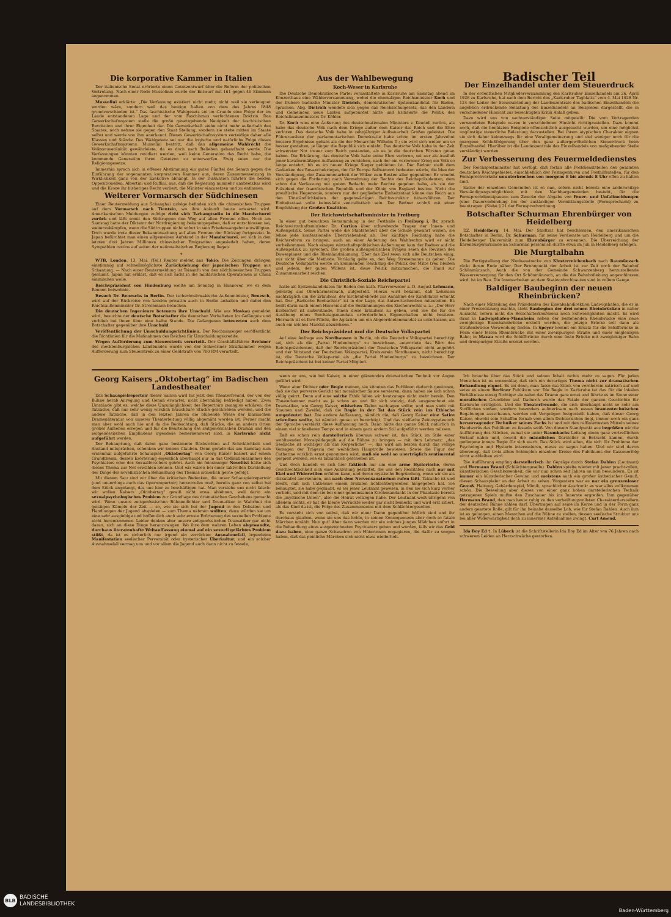Die korporative Kammer in Italien
Der italienische Senat erörterte einen Gesetzentwurf über die Reform der politischen Vertretung. Nach einer Rede Mussolinis wurde der Entwurf mit 161 gegen 45 Stimmen angenommen.
Mussolini erklärte: „Die Verfassung existiert nicht mehr, nicht weil sie verleugnet worden wäre, sondern weil das heutige Italien von dem des Jahres 1848 grundverschieden ist.“ Das faschistische Wahlgesetz sei im Grunde eine Folge der im Lande entstandenen Lage und der vom Faschismus verfochtenen Doktrin. Das Gewerkschaftssystem stelle die große gesetzgebende Neuigkeit der faschistischen Revolution und ihrer Eigenheit dar. Die Gewerkschaft stehe nicht mehr außerhalb des Staates, noch nehme sie gegen den Staat Stellung, sondern sie stehe mitten im Staate selbst und werde von ihm anerkannt. Dieses Gewerkschaftssystem verteidige daher alle Klassen und Stände. Das Wahlgesetz sei nur die logische und natürliche Folge dieses Gewerkschaftssystems. Mussolini bestritt, daß das allgemeine Wahlrecht die Volkssouveränität gewährleiste, da es doch nach Belieben gehandhabt werde. Die Verfassungen könnten revidiert werden, weil keine Generation das Recht habe, die kommende Generation ihren Gesetzen zu unterwerfen. Ewig seien nur die Religionsgesetze.
Immerhin sprach sich in offener Abstimmung ein gutes Fünftel des Senats gegen die Einführung der sogenannten korporativen Kammer aus, deren Zusammensetzung in Wirklichkeit ganz von der Exekutive abhängt. In der Diskussion führten die beiden Oppositionellen, Albertini und Ruffini, aus, daß die Regierung nunmehr unabsetzbar wird und die Krone ihr bisheriges Recht verliert, die Minister einzusetzen und zu entlassen.
Weiterer Vormarsch der Südchinesen
Einer Reutermeldung aus Schanghai zufolge befinden sich die chinesischen Truppen auf dem Vormarsch nach Tientsin, wo ihre Ankunft heute erwartet wird. Amerikanischen Meldungen zufolge zieht sich Tschangtsolin in die Mandschurei zurück und läßt somit den Südtruppen den Weg auf allen Fronten offen. Noch am Samstag hatte der Diktator der Nordregierung bekanntgegeben, daß er entschlossen sei, weiterzukämpfen, wenn die Südtruppen nicht sofort in sein Friedensangebot einwilligten. Doch wurde trotz dieser Bekanntmachung auf allen Fronten der Rückzug fortgesetzt. In Japan befürchtet man einen allgemeinen Aufstand in der Mandschurei, wo sich in den letzten drei Jahren Millionen chinesischer Emigranten angesiedelt haben, deren Sympathien restlos auf seiten der nationalistischen Regierung liegen.
*
WTB. London, 13. Mai. (Tel.) Reuter meldet aus Tokio: Die Zeitungen drängen einstimmig auf schnellmöglichste Zurückziehung der japanischen Truppen aus Schantung. — Nach einer Reutermeldung ist Tsinanfu von den südchinesischen Truppen geräumt. Japan hat erklärt, daß es sich nicht in die militärischen Operationen in China einmischen wolle.
Reichspräsident von Hindenburg weilte am Sonntag in Hannover, wo er dem Rennen beiwohnte.
Besuch Dr. Beneschs in Berlin. Der tschechoslowakische Außenminister, Benesch, wird auf der Rückreise von London privatim auch in Berlin anhalten und dabei den Reichsaußenminister Dr. Stresemann besuchen.
Die deutschen Ingenieure beteuern ihre Unschuld. Wie aus Moskau gemeldet wird, besuchte der deutsche Botschafter die deutschen Verhafteten im Gefängnis und verblieb bei ihnen über eine halbe Stunde. Die Gefangenen beteuerten auch dem Botschafter gegenüber ihre Unschuld.
Veröffentlichung der Umschuldungsrichtlinien. Der Reichsanzeiger veröffentlicht die Richtlinien für die Maßnahmen des Reiches für Umschuldungskredite.
Wegen Aufforderung zum Steuerstreik verurteilt. Der Geschäftsführer Brehmer des mecklenburgischen Landbundes wurde von der Schweriner Strafkammer wegen Aufforderung zum Steuerstreik zu einer Geldstrafe von 700 RM verurteilt.
Aus der Wahlbewegung
Koch-Weser in Karlsruhe
Die Deutsche Demokratische Partei veranstaltete in Karlsruhe am Samstag abend im Konzerthaus eine Wählerversammlung, wobei die ehemaligen Reichsminister Koch und der frühere badische Minister Dietrich, demokratischer Spitzenkandidat für Baden, sprachen. Abg. Dietrich wendete sich gegen das Reichsschulgesetz, das den Ländern und Gemeinden neue Lasten aufgebürdet hätte und kritisierte die Politik des Reichsfinanzministers Dr. Köhler.
Dr. Koch wies eine Äußerung des deutschnationalen Ministers v. Keudell zurück, als habe das deutsche Volk nach dem Kriege außer dem Kaiser das Reich und die Ehre verloren. Das deutsche Volk habe in zehnjähriger Aufbauarbeit Großes geleistet. Die Führerauslese der parlamentarischen Demokratie habe schon im ersten Jahrzehnt bessere Ergebnisse gehabt als die der Monarchie Wilhelm II.; sie wird sich weiter um so besser gestalten, je länger die Republik sich einlebt. Das deutsche Volk habe in der Zeit schwerster Not treuer zum Reich gestanden, als es je die deutschen Fürsten getan haben. Die Erklärung, das deutsche Volk habe seine Ehre verloren, sei nur als Ausfluß jener kavaliermäßigen Auffassung zu verstehen, nach der ein verlorener Krieg ein Volk so lange entehrt, bis es im neuen Kriege Sieger geblieben ist. Der Redner stellt dem Gedanken des Revanchekrieges, der für Europa Selbstmord bedeuten würde, die Idee der Verständigung, der Zusammenarbeit der Völker zum Besten aller gegenüber. Er wendet sich gegen die Forderung nach Vermehrung der Rechte des Reichspräsidenten, dem schon die Verfassung mit gutem Bedacht mehr Rechte gegeben habe, als sie der Präsident der französischen Republik und der König von England besitze. Nicht die preußische Hegemonie, sondern nur der gegliederte Einheitsstaat könne das Reich aus den Umständlichkeiten der gegenwärtigen Reichsstruktur hinausführen. Der Einheitsstaat solle keinesfalls zentralistisch sein. Der Redner schloß mit einer Empfehlung der Großen Koalition.
Der Reichswirtschaftsminister in Freiburg
In einer gut besuchten Versammlung in der Festhalle in Freiburg i. Br. sprach Reichswirtschaftsminister Dr. Curtius über schwebende Fragen der Innen- und Außenpolitik. Seine Partei wolle die Staatshoheit über die Schule gewahrt wissen, sie lehne jede konfessionelle Übertriebenheit ab. Der künftige Reichstag habe die Reichsreform zu bringen; auch an einer Änderung des Wahlrechts wird er nicht vorbeikommen. Nach einigen wirtschaftspolitischen Äußerungen kam der Redner auf die Außenpolitik zu sprechen. Die großen außenpolitischen Fragen seien die Revision des Dawesplanes und die Rheinlandräumung. Über das Ziel seien sich alle Deutschen einig, nur nicht über die Methode. Vorläufig gelte es, den Weg Stresemanns zu gehen. Die Deutsche Volkspartei werde im kommenden Reichstag die Politik der Mitte treu bleiben und jedem, der guten Willens ist, diese Politik mitzumachen, die Hand zur Zusammenarbeit reichen.
Die Christlich-Soziale Reichspartei
hatte als Spitzenkandidaten für Baden den kath. Pfarrverweser a. D. August Lehmann, gebürtig aus Oberharmersbach, aufgestellt. Hierzu wird bekannt, daß Lehmann nachträglich um die Erlaubnis, der kirchenbehörde zur Annahme der Kandidatur ersucht hat. Der „Badische Beobachter“ ist in der Lage, das Antwortschreiben mitzuteilen. Es heißt darin nach einem Hinweis auf die Bestimmungen des Kirchenrechts u. a.: „Der Herr Erzbischof ist außerstande, Ihnen diese Erlaubnis zu geben, weil Sie die für die Ausübung eines Reichstagsmandats erforderlichen Eigenschaften nicht besitzen. Hiernach ist es Ihre Pflicht, die Agitation um ein Abgeordnetenmandat zu unterlassen, als auch ein solches Mandat abzulehnen.“
Der Reichspräsident und die Deutsche Volkspartei
Auf eine Anfrage aus Nordhausen in Berlin, ob die Deutsche Volkspartei berechtigt sei, sich als die „Partei Hindenburgs“ zu bezeichnen, antwortete das Büro des Reichspräsidenten, daß der Reichspräsident der Deutschen Volkspartei nicht angehört und der Vorstand der Deutschen Volkspartei, Kreisverein Nordhausen, nicht berechtigt ist, die Deutsche Volkspartei als „die Partei Hindenburgs“ zu bezeichnen. Der Reichspräsident ist bei keiner Partei Mitglied.
Badischer Teil
Der Einzelhandel unter dem Steuerdruck
In der ordentlichen Mitgliederversammlung des Karlsruher Einzelhandels am 26. April 1928 zu Karlsruhe, hat nach dem Bericht des „Karlsruher Tagblatts“ vom 4. Mai 1928 Nr. 124 der Leiter der Steuerabteilung der Landeszentrale des badischen Einzelhandels die angeblich erdrückende Belastung des Einzelhandels an Beispielen dargestellt, die in verschiedener Hinsicht zur berechtigten Kritik Anlaß geben.
Dazu wird uns von sachverständiger Seite mitgeteilt: Die vom Vortragenden verwendeten Beispiele waren in verschiedener Hinsicht richtigzustellen. Dazu kommt noch, daß die benützten Beispiele offensichtlich ausgesucht wurden, um eine möglichst ungünstige steuerliche Belastung darzustellen. Bei ihrem atypischen Charakter eignen sie sich daher keineswegs für eine Verallgemeinerung und viel weniger noch für die gezogene Schlußfolgerung über den ganz außergewöhnlichen Steuerdruck beim Einzelhandel. Hierüber ist die Landeszentrale des Einzelhandels von maßgebender Stelle verständigt worden.
Zur Verbesserung des Feuermeldedienstes
Der Reichspostminister hat verfügt, daß fortan alle Postdienststellen des gesamten deutschen Reichsgebietes, einschließlich der Postagenturen und Posthilfsstellen, für den Fernsprechverkehr ununterbrochen von morgens 8 bis abends 8 Uhr offen zu halten sind.
Sache der einzelnen Gemeinden ist es nun, sofern nicht bereits eine anderweitige Verständigungsmöglichkeit mit den Nachbargemeinden besteht, für die Fernsprechdienstpausen zum Zwecke der Abgabe von Feuer- und Unfallmeldungen (eine Dauerverbindung bei der zuständigen Vermittlungsstelle (Fernsprechamt) zu beantragen. (Siehe § 21 der Fernsprechordnung.
Botschafter Schurman Ehrenbürger von Heidelberg
DZ. Heidelberg, 14. Mai. Der Stadtrat hat beschlossen, den amerikanischen Botschafter in Berlin, Dr. Schurman, für seine Verdienste um Heidelberg und um die Heidelberger Universität zum Ehrenbürger zu ernennen. Die Überreichung der Ehrenbürgerurkunde an Schurman persönlich dürfte etwa im Juli in Heidelberg erfolgen.
Die Murgtalbahn
Die Fertigstellung der Neubaustrecke von Klosterreichenbach nach Raumünzach rückt ihrem Ende näher. Der Brennpunkt der Arbeit ist zur Zeit noch der Bahnhof Schönmünzach. Auch die von der Gemeinde Schwarzenberg herzustellende Wasserversorgung für den Ort Schönmünzach, an die die Bahnhofleitung angeschlossen wird, ist im Bau. Die Innenarbeiten an dem Stationshochbauten sind in vollem Gange.
Baldiger Baubeginn der neuen Rheinbrücken?
Nach einer Mitteilung des Präsidenten der Eisenbahndirektion Ludwigshafen, die er in einer Pressesitzung machte, steht Baubeginn der drei neuen Rheinbrücken in naher Aussicht, sofern nicht die Botschafterkonferenz noch Schwierigkeiten macht. Es wird dann in Ludwigshafen-Mannheim neben der bestehenden Rheinbrücke eine neue zweigleisige Eisenbahnbrücke erstellt werden, die jetzige Brücke soll dann als Straßenbrücke Verwendung finden. In Speyer kommt ein Ersatz für die Schiffbrücke in Form einer festen Rheinbrücke mit einer zweispurigen Straße und einer eingleisigen Bahn; in Maxau wird die Schiffbrücke durch eine feste Brücke mit zweigleisiger Bahn und dreispuriger Straße ersetzt werden.
Georg Kaisers „Oktobertag“ im Badischen Landestheater
Das Schauspielrepertoir dieser Saison wird bis jetzt den Theaterfreund, der von der Bühne herab Anregung und Genuß erwartet, nicht übermäßig befriedigt haben. Zwei Umstände gibt es, welche diese Unzulänglichkeit des Repertoirs zwanglos erklären: die Tatsache, daß nur sehr wenig wirklich brauchbare Stücke geschrieben werden, und die andere Tatsache, daß in den letzten Jahren die blühende Wiese der klassischen Dramenliteratur von unserer Theaterleitung völlig abgemäht worden ist. Ferner macht man aber wohl auch hie und da die Beobachtung, daß Stücke, die an andern Orten großes Aufsehen erregen und für die Beurteilung des zeitgenössischen Dramas und des zeitgenössischen Empfindens irgendwie bemerkenswert sind, in Karlsruhe nicht aufgeführt werden.
Der Behauptung, daß dabei ganz bestimmte Rücksichten auf Schicklichkeit und Anstand mitsprächen, schenken wir keinen Glauben. Denn gerade das am Samstag zum erstenmal aufgeführte Schauspiel „Oktobertag“ von Georg Kaiser basiert auf einem Grundthema, dessen Erörterung eigentlich überhaupt nur in das Ordinationszimmer des Psychiaters oder des Sexualforschers gehört. Auch ein feinsinniger Novellist hätte sich dieses Thema zur Not erwählen können. Und wir wären bei einer taktvollen Darstellung der Dinge der novellistischen Behandlung des Themas sicherlich gerne gefolgt.
Mit diesem Satz sind wir über die kritischen Bedenken, die unser Schauspielrepertoir (und neuerdings auch das Opernrepertoir) hervorrufen muß, bereits ganz von selbst bei dem Stück angelangt, das uns hier zu beschäftigen hat. Man verstehe uns nicht falsch: wir wollen Kaisers „Oktobertag“ gewiß nicht etwa ablehnen, weil darin ein sexualpsychologisches Problem zur Grundlage des dramatischen Geschehens gemacht wird. Wenn unsere zeitgenössischen Bühnendichter und Dramatiker in Wahrheit die geistigen Kämpfe der Zeit — so, wie sie sich bei der Jugend in den Debatten und Handlungen der Jugend abspielen — zum Thema nehmen wollten, dann würden sie um eine sehr ausgiebige und hoffentlich auch sehr ernste Erörterung des sexuellen Problems nicht herumkommen. Leider denken aber unsere zeitgenössischen Dramatiker gar nicht daran, sich an diese Dinge heranzuwagen. Wo ihre dem wahren Leben abgewandte, durchaus literatenhafte Weltauffassung einmal auf ein sexuell gefärbtes Problem stößt, da ist es sicherlich nur irgend ein verrückter Ausnahmefall, irgendeine Manifestation seelischer Perversität oder hysterischer Überkultur; und ein solcher Ausnahmefall vermag uns und vor allem die Jugend auch dann nicht zu fesseln,
wenn er uns, wie bei Kaiser, in einer glänzenden dramatischen Technik vor Augen geführt wird.
Wenn aber Dichter oder Regie meinen, sie könnten das Publikum dadurch gewinnen, daß sie das perverse Gericht mit moralischer Sauce servieren, dann haben sie sich schon völlig geirrt. Denn auf eine solche Ethik fallen wir heutzutage nicht mehr herein. Den Theaterkenner macht es ja schon an und für sich stutzig, daß ausgerechnet ein Dramatiker, wie Georg Kaiser, ethischen Zielen nachjagen sollte; und man sieht mit Staunen und Zweifel, daß die Regie in der Tat das Stück rein ins Ethische umgedeutet hat. Die andere Auffassung, nämlich die, daß Georg Kaiser eine Satire schreiben wollte, ist nämlich genau so berechtigt. Und das vielfache Zeitungsdeutsch der Sprache verstärkt diese Auffassung noch. Dann hätte das ganze Stück natürlich in einem viel schnelleren Tempo und in einem ganz andern Stil aufgeführt werden müssen.
Daß es schon rein darstellerisch überaus schwer ist, das Stück im Stile einer wohltuenden Moralpädagogik auf die Bühne zu bringen — mit dem Lehrsatz: „das Seelische ist wichtiger als das Körperliche“ —, das wird am besten durch das völlige Versagen der Trägerin der weiblichen Hauptrolle bewiesen. Sowie die Figur der Catherine wirklich ernst genommen wird, muß sie wohl so unerträglich sentimental gespielt werden, wie es tatsächlich geschehen ist.
Und doch handelt es sich hier faktisch nur um eine arme Hysterische, deren Geschlechtlichkeit sich eine Auslösung gestattet, die uns den Realitäten nach nur mit Ekel und Widerwillen erfüllen kann, und deren mystische Begründung, wenn wir sie als diskutabel anerkennen, uns nach dem Nervensanatorium rufen läßt. Tatsache ist und bleibt, daß sich Catherine einem brutalen Schlächtergesellen hingegeben hat. Sie behauptet, sie habe geglaubt, es sei jener Leutnant gewesen, in den sie sich kurz vorher verliebt, und mit dem sie bei einer gemeinsamen Kirchenandacht in der Phantasie bereits die „mystische Union“, also die Heirat vollzogen habe. Der Leutnant weiß übrigens von alledem nichts, er hat die kleine Verrückte weiter gar nicht bemerkt und wird erst zitiert, als das Kind da ist, die Folge des Zusammenseins mit dem Schlächtergesellen.
Es versteht sich von selbst, daß wir einer Dame gegenüber höflich sind und ihr durchaus glauben, wenn sie uns das holde, in seinen Konsequenzen aber doch so fatale Märchen erzählt. Nun gut! Aber dann werden wir ein solches junges Mädchen sofort in die Behandlung eines ausgezeichneten Psychiaters geben und werden, falls wir das Geld dazu haben, eine ganze Schwadron von Hüterinnen engagieren, die dafür zu sorgen haben, daß das peinliche Märchen sich nicht etwa wiederholt.
Ich brauche über das Stück und seinen Inhalt nichts mehr zu sagen. Für jeden Menschen ist es sonnenklar, daß sich ein derartiges Thema nicht zur dramatischen Behandlung eignet. Es sei denn, man fasse das Stück von vornherein satirisch auf und setze es einem Berliner Publikum vor. Die Regie in Karlsruhe tat das für die lokalen Verhältnisse einzig Richtige: sie nahm das Drame ganz ernst und führte es im Sinne einer moralischen Grundidee auf. Dadurch wurde das Fatale der ganzen Geschichte für Karlsruhe erträglich. Und die Theaterfreunde, die sich überhaupt nicht so sehr am Stofflichen stoßen, sondern besonders aufmerksam nach neuen bramentechnischen Begabungen ausschauen, werden mit Vergnügen festgestellt haben, daß dieser Georg Kaiser, obwohl sein Schaffen fernab vom allem Dichterischen liegt, immer noch ein ganz hervorragender Techniker seines Fachs ist und mit den raffiniertesten Mitteln seines Handwerks das Publikum zu fesseln weiß. Von diesem Standpunkt aus begrüßen wir die Aufführung des Stückes, zumal sie unter Baumbachs Leitung einen ganz vortrefflichen Verlauf nahm und, soweit die männlichen Darsteller in Betracht kamen, durch gediegene innere Regie für sich warb. Das Stück wird allen, die sich für Probleme der Psychologie und Hysterie interessieren, etwas zu sagen haben. Und wir sind davon überzeugt, daß trotz allem Schimpfen einzelner Kreise des Publikums der Kassenerfolg nicht ausbleiben wird.
Die Aufführung empfing darstellerisch ihr Gepräge durch Stefan Dahlen (Leutnant) und Hermann Brand (Schlächtergeselle). Dahlen spielte wieder mit jener prachtvollen, künstlerischen Geschlossenheit, die wir nun schon seit Jahren an ihm bewundern. Es ist immer ein künstlerischer Gewinn und meistens auch ein großer ästhetischer Genuß, diesen Schauspieler an der Arbeit zu sehen. Vorgestern war es nur ein grenzenloser Genuß. Haltung, Gebärdenspiel, Mimik, sprachlicher Ausdruck: es war alles vollkommen schön. Die Beseelung aber dieses von einer ganz hohen darstellerischen Technik getragenen Spiels mußte den Zuschauer bis ins Innerste ergreifen. Ihm gegenüber Hermann Brand, den man heute ruhig zu den verheißungsvollsten Charakterdarstellern der deutschen Bühne zählen darf. Übertragen auf seine im Kerne und in der Form ganz anders geartete Rolle, gilt für ihn beinahe dasselbe Lob, wie für Stefan Dahlen. Auch ihm ist es gelungen, einen Menschen auf die Bühne zu stellen, dessen seelische Struktur uns bei aller Widerwärtigkeit doch zu innerster Anteilnahme zwingt. Curt Amend.
Ida Boy Ed †. In Lübeck ist die Schriftstellerin Ida Boy Ed im Alter von 76 Jahren nach schwerem Leiden an Herzschwäche gestorben.
BLB
BADISCHE
LANDESBIBLIOTHEK
Baden-Württemberg